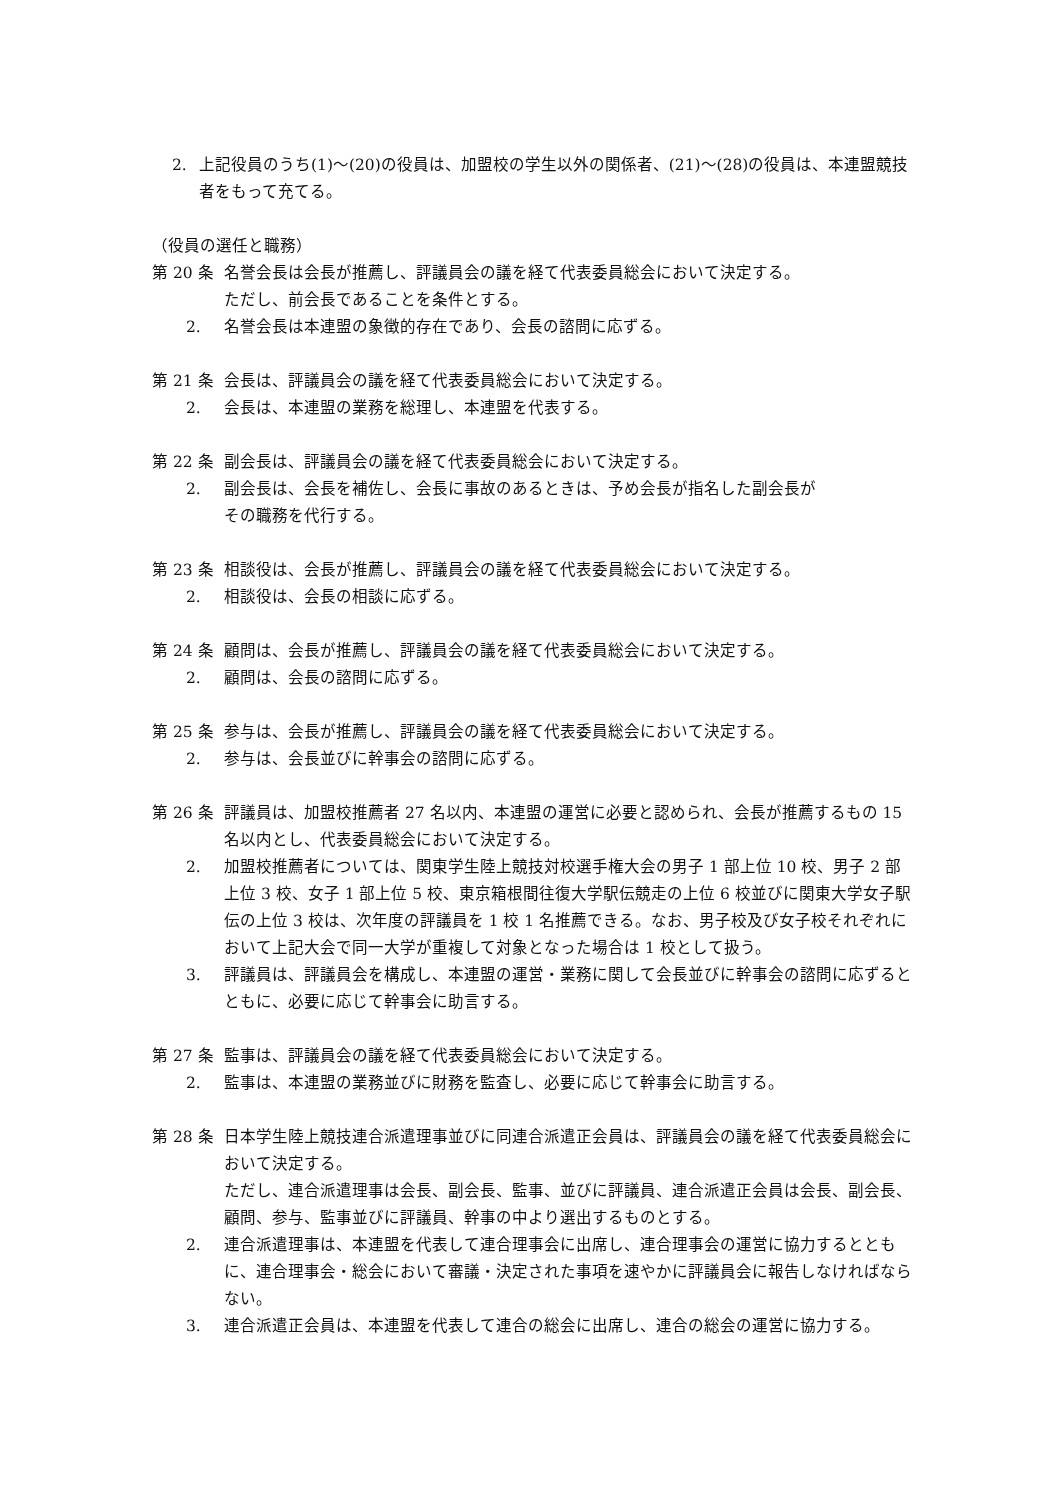2. 上記役員のうち(1)～(20)の役員は、加盟校の学生以外の関係者、(21)～(28)の役員は、本連盟競技者をもって充てる。
（役員の選任と職務）
第 20 条 名誉会長は会長が推薦し、評議員会の議を経て代表委員総会において決定する。
ただし、前会長であることを条件とする。
2. 名誉会長は本連盟の象徴的存在であり、会長の諮問に応ずる。
第 21 条 会長は、評議員会の議を経て代表委員総会において決定する。
2. 会長は、本連盟の業務を総理し、本連盟を代表する。
第 22 条 副会長は、評議員会の議を経て代表委員総会において決定する。
2. 副会長は、会長を補佐し、会長に事故のあるときは、予め会長が指名した副会長が
その職務を代行する。
第 23 条 相談役は、会長が推薦し、評議員会の議を経て代表委員総会において決定する。
2. 相談役は、会長の相談に応ずる。
第 24 条 顧問は、会長が推薦し、評議員会の議を経て代表委員総会において決定する。
2. 顧問は、会長の諮問に応ずる。
第 25 条 参与は、会長が推薦し、評議員会の議を経て代表委員総会において決定する。
2. 参与は、会長並びに幹事会の諮問に応ずる。
第 26 条 評議員は、加盟校推薦者 27 名以内、本連盟の運営に必要と認められ、会長が推薦するもの 15 名以内とし、代表委員総会において決定する。
2. 加盟校推薦者については、関東学生陸上競技対校選手権大会の男子 1 部上位 10 校、男子 2 部上位 3 校、女子 1 部上位 5 校、東京箱根間往復大学駅伝競走の上位 6 校並びに関東大学女子駅伝の上位 3 校は、次年度の評議員を 1 校 1 名推薦できる。なお、男子校及び女子校それぞれにおいて上記大会で同一大学が重複して対象となった場合は 1 校として扱う。
3. 評議員は、評議員会を構成し、本連盟の運営・業務に関して会長並びに幹事会の諮問に応ずるとともに、必要に応じて幹事会に助言する。
第 27 条 監事は、評議員会の議を経て代表委員総会において決定する。
2. 監事は、本連盟の業務並びに財務を監査し、必要に応じて幹事会に助言する。
第 28 条 日本学生陸上競技連合派遣理事並びに同連合派遣正会員は、評議員会の議を経て代表委員総会において決定する。
ただし、連合派遣理事は会長、副会長、監事、並びに評議員、連合派遣正会員は会長、副会長、顧問、参与、監事並びに評議員、幹事の中より選出するものとする。
2. 連合派遣理事は、本連盟を代表して連合理事会に出席し、連合理事会の運営に協力するとともに、連合理事会・総会において審議・決定された事項を速やかに評議員会に報告しなければならない。
3. 連合派遣正会員は、本連盟を代表して連合の総会に出席し、連合の総会の運営に協力する。